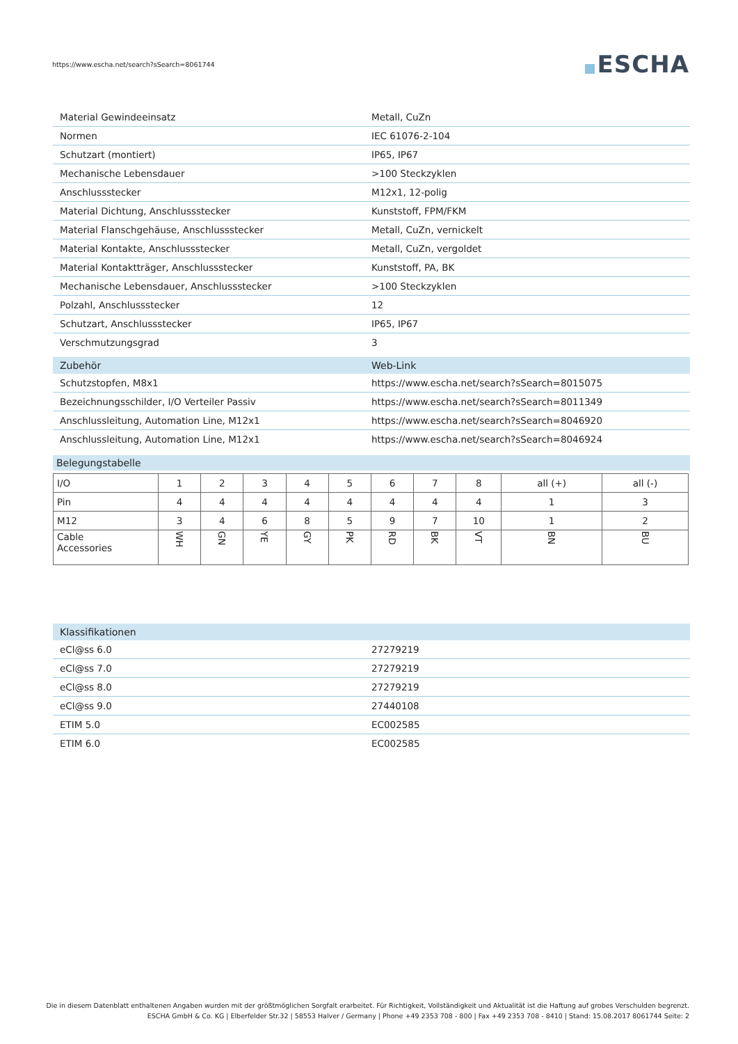https://www.escha.net/search?sSearch=8061744
ESCHA
| Material Gewindeeinsatz | Metall, CuZn |
| Normen | IEC 61076-2-104 |
| Schutzart (montiert) | IP65, IP67 |
| Mechanische Lebensdauer | >100 Steckzyklen |
| Anschlussstecker | M12x1, 12-polig |
| Material Dichtung, Anschlussstecker | Kunststoff, FPM/FKM |
| Material Flanschgehäuse, Anschlussstecker | Metall, CuZn, vernickelt |
| Material Kontakte, Anschlussstecker | Metall, CuZn, vergoldet |
| Material Kontaktträger, Anschlussstecker | Kunststoff, PA, BK |
| Mechanische Lebensdauer, Anschlussstecker | >100 Steckzyklen |
| Polzahl, Anschlussstecker | 12 |
| Schutzart, Anschlussstecker | IP65, IP67 |
| Verschmutzungsgrad | 3 |
| Zubehör | Web-Link |
| --- | --- |
| Schutzstopfen, M8x1 | https://www.escha.net/search?sSearch=8015075 |
| Bezeichnungsschilder, I/O Verteiler Passiv | https://www.escha.net/search?sSearch=8011349 |
| Anschlussleitung, Automation Line, M12x1 | https://www.escha.net/search?sSearch=8046920 |
| Anschlussleitung, Automation Line, M12x1 | https://www.escha.net/search?sSearch=8046924 |
Belegungstabelle
| I/O | 1 | 2 | 3 | 4 | 5 | 6 | 7 | 8 | all (+) | all (-) |
| Pin | 4 | 4 | 4 | 4 | 4 | 4 | 4 | 4 | 1 | 3 |
| M12 | 3 | 4 | 6 | 8 | 5 | 9 | 7 | 10 | 1 | 2 |
| Cable Accessories | WH | GN | YE | GY | PK | RD | BK | VT | BN | BU |
| Klassifikationen | |
| --- | --- |
| eCl@ss 6.0 | 27279219 |
| eCl@ss 7.0 | 27279219 |
| eCl@ss 8.0 | 27279219 |
| eCl@ss 9.0 | 27440108 |
| ETIM 5.0 | EC002585 |
| ETIM 6.0 | EC002585 |
Die in diesem Datenblatt enthaltenen Angaben wurden mit der größtmöglichen Sorgfalt erarbeitet. Für Richtigkeit, Vollständigkeit und Aktualität ist die Haftung auf grobes Verschulden begrenzt.
ESCHA GmbH & Co. KG | Elberfelder Str.32 | 58553 Halver / Germany | Phone +49 2353 708 - 800 | Fax +49 2353 708 - 8410 | Stand: 15.08.2017 8061744 Seite: 2